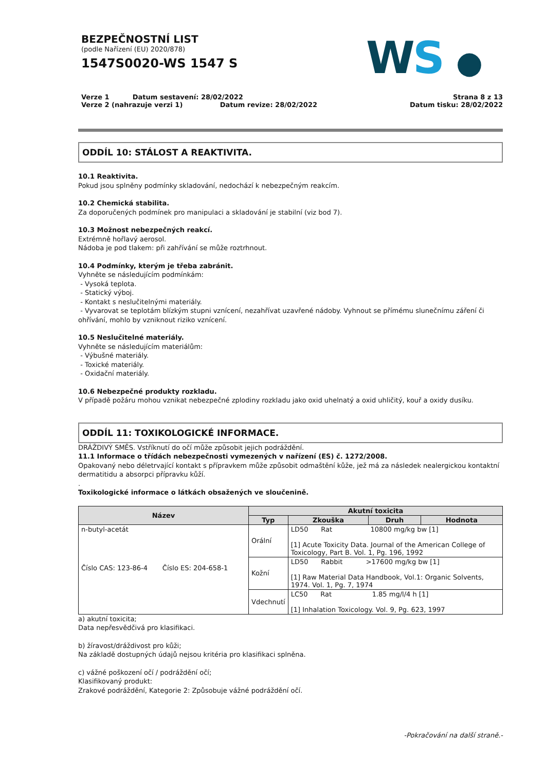BEZPEČNOSTNÍ LIST
(podle Nařízení (EU) 2020/878)
1547S0020-WS 1547 S
Verze 1 Datum sestavení: 28/02/2022
Verze 2 (nahrazuje verzi 1) Datum revize: 28/02/2022
Strana 8 z 13
Datum tisku: 28/02/2022
WS ●
ODDÍL 10: STÁLOST A REAKTIVITA.
10.1 Reaktivita.
Pokud jsou splněny podmínky skladování, nedochází k nebezpečným reakcím.
10.2 Chemická stabilita.
Za doporučených podmínek pro manipulaci a skladování je stabilní (viz bod 7).
10.3 Možnost nebezpečných reakcí.
Extrémně hořlavý aerosol.
Nádoba je pod tlakem: při zahřívání se může roztrhnout.
10.4 Podmínky, kterým je třeba zabránit.
Vyhněte se následujícím podmínkám:
- Vysoká teplota.
- Statický výboj.
- Kontakt s neslučitelnými materiály.
- Vyvarovat se teplotám blízkým stupni vznícení, nezahřívat uzavřené nádoby. Vyhnout se přímému slunečnímu záření či ohřívání, mohlo by vzniknout riziko vznícení.
10.5 Neslučitelné materiály.
Vyhněte se následujícím materiálům:
- Výbušné materiály.
- Toxické materiály.
- Oxidační materiály.
10.6 Nebezpečné produkty rozkladu.
V případě požáru mohou vznikat nebezpečné zplodiny rozkladu jako oxid uhelnatý a oxid uhličitý, kouř a oxidy dusíku.
ODDÍL 11: TOXIKOLOGICKÉ INFORMACE.
DRÁŽDIVÝ SMĚS. Vstříknutí do očí může způsobit jejich podráždění.
11.1 Informace o třídách nebezpečnosti vymezených v nařízení (ES) č. 1272/2008.
Opakovaný nebo déletrvající kontakt s přípravkem může způsobit odmaštění kůže, jež má za následek nealergickou kontaktní dermatitidu a absorpci přípravku kůží.
.
Toxikologické informace o látkách obsažených ve sloučenině.
| Název | Akutní toxicita | | | |
| --- | --- | --- | --- | --- |
| | Typ | Zkouška | Druh | Hodnota |
| n-butyl-acetát Číslo CAS: 123-86-4 Číslo ES: 204-658-1 | Orální | LD50 Rat 10800 mg/kg bw [1] [1] Acute Toxicity Data. Journal of the American College of Toxicology, Part B. Vol. 1, Pg. 196, 1992 | | |
| | Kožní | LD50 Rabbit >17600 mg/kg bw [1] [1] Raw Material Data Handbook, Vol.1: Organic Solvents, 1974. Vol. 1, Pg. 7, 1974 | | |
| | Vdechnutí | LC50 Rat 1.85 mg/l/4 h [1] [1] Inhalation Toxicology. Vol. 9, Pg. 623, 1997 | | |
a) akutní toxicita;
Data nepřesvědčivá pro klasifikaci.
b) žíravost/dráždivost pro kůži;
Na základě dostupných údajů nejsou kritéria pro klasifikaci splněna.
c) vážné poškození očí / podráždění očí;
Klasifikovaný produkt:
Zrakové podráždění, Kategorie 2: Způsobuje vážné podráždění očí.
-Pokračování na další straně.-